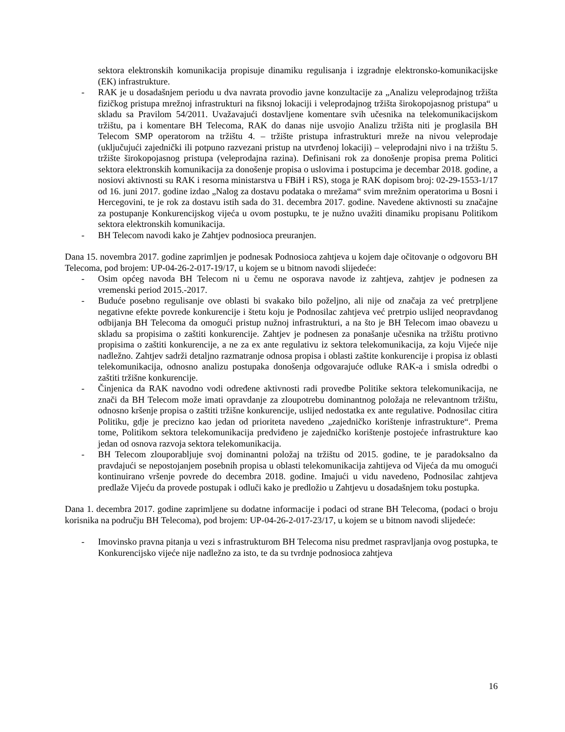sektora elektronskih komunikacija propisuje dinamiku regulisanja i izgradnje elektronsko-komunikacijske (EK) infrastrukture.
- RAK je u dosadašnjem periodu u dva navrata provodio javne konzultacije za „Analizu veleprodajnog tržišta fizičkog pristupa mrežnoj infrastrukturi na fiksnoj lokaciji i veleprodajnog tržišta širokopojasnog pristupa“ u skladu sa Pravilom 54/2011. Uvažavajući dostavljene komentare svih učesnika na telekomunikacijskom tržištu, pa i komentare BH Telecoma, RAK do danas nije usvojio Analizu tržišta niti je proglasila BH Telecom SMP operatorom na tržištu 4. – tržište pristupa infrastrukturi mreže na nivou veleprodaje (uključujući zajednički ili potpuno razvezani pristup na utvrđenoj lokaciji) – veleprodajni nivo i na tržištu 5. tržište širokopojasnog pristupa (veleprodajna razina). Definisani rok za donošenje propisa prema Politici sektora elektronskih komunikacija za donošenje propisa o uslovima i postupcima je decembar 2018. godine, a nosiovi aktivnosti su RAK i resorna ministarstva u FBiH i RS), stoga je RAK dopisom broj: 02-29-1553-1/17 od 16. juni 2017. godine izdao „Nalog za dostavu podataka o mrežama“ svim mrežnim operatorima u Bosni i Hercegovini, te je rok za dostavu istih sada do 31. decembra 2017. godine. Navedene aktivnosti su značajne za postupanje Konkurencijskog vijeća u ovom postupku, te je nužno uvažiti dinamiku propisanu Politikom sektora elektronskih komunikacija.
- BH Telecom navodi kako je Zahtjev podnosioca preuranjen.
Dana 15. novembra 2017. godine zaprimljen je podnesak Podnosioca zahtjeva u kojem daje očitovanje o odgovoru BH Telecoma, pod brojem: UP-04-26-2-017-19/17, u kojem se u bitnom navodi slijedeće:
- Osim općeg navoda BH Telecom ni u čemu ne osporava navode iz zahtjeva, zahtjev je podnesen za vremenski period 2015.-2017.
- Buduće posebno regulisanje ove oblasti bi svakako bilo poželjno, ali nije od značaja za već pretrpljene negativne efekte povrede konkurencije i štetu koju je Podnosilac zahtjeva već pretrpio uslijed neopravdanog odbijanja BH Telecoma da omogući pristup nužnoj infrastrukturi, a na što je BH Telecom imao obavezu u skladu sa propisima o zaštiti konkurencije. Zahtjev je podnesen za ponašanje učesnika na tržištu protivno propisima o zaštiti konkurencije, a ne za ex ante regulativu iz sektora telekomunikacija, za koju Vijeće nije nadležno. Zahtjev sadrži detaljno razmatranje odnosa propisa i oblasti zaštite konkurencije i propisa iz oblasti telekomunikacija, odnosno analizu postupaka donošenja odgovarajuće odluke RAK-a i smisla odredbi o zaštiti tržišne konkurencije.
- Činjenica da RAK navodno vodi određene aktivnosti radi provedbe Politike sektora telekomunikacija, ne znači da BH Telecom može imati opravdanje za zloupotrebu dominantnog položaja ne relevantnom tržištu, odnosno kršenje propisa o zaštiti tržišne konkurencije, uslijed nedostatka ex ante regulative. Podnosilac citira Politiku, gdje je precizno kao jedan od prioriteta navedeno „zajedničko korištenje infrastrukture“. Prema tome, Politikom sektora telekomunikacija predviđeno je zajedničko korištenje postojeće infrastrukture kao jedan od osnova razvoja sektora telekomunikacija.
- BH Telecom zlouporabljuje svoj dominantni položaj na tržištu od 2015. godine, te je paradoksalno da pravdajući se nepostojanjem posebnih propisa u oblasti telekomunikacija zahtijeva od Vijeća da mu omogući kontinuirano vršenje povrede do decembra 2018. godine. Imajući u vidu navedeno, Podnosilac zahtjeva predlaže Vijeću da provede postupak i odluči kako je predložio u Zahtjevu u dosadašnjem toku postupka.
Dana 1. decembra 2017. godine zaprimljene su dodatne informacije i podaci od strane BH Telecoma, (podaci o broju korisnika na području BH Telecoma), pod brojem: UP-04-26-2-017-23/17, u kojem se u bitnom navodi slijedeće:
- Imovinsko pravna pitanja u vezi s infrastrukturom BH Telecoma nisu predmet raspravljanja ovog postupka, te Konkurencijsko vijeće nije nadležno za isto, te da su tvrdnje podnosioca zahtjeva
16